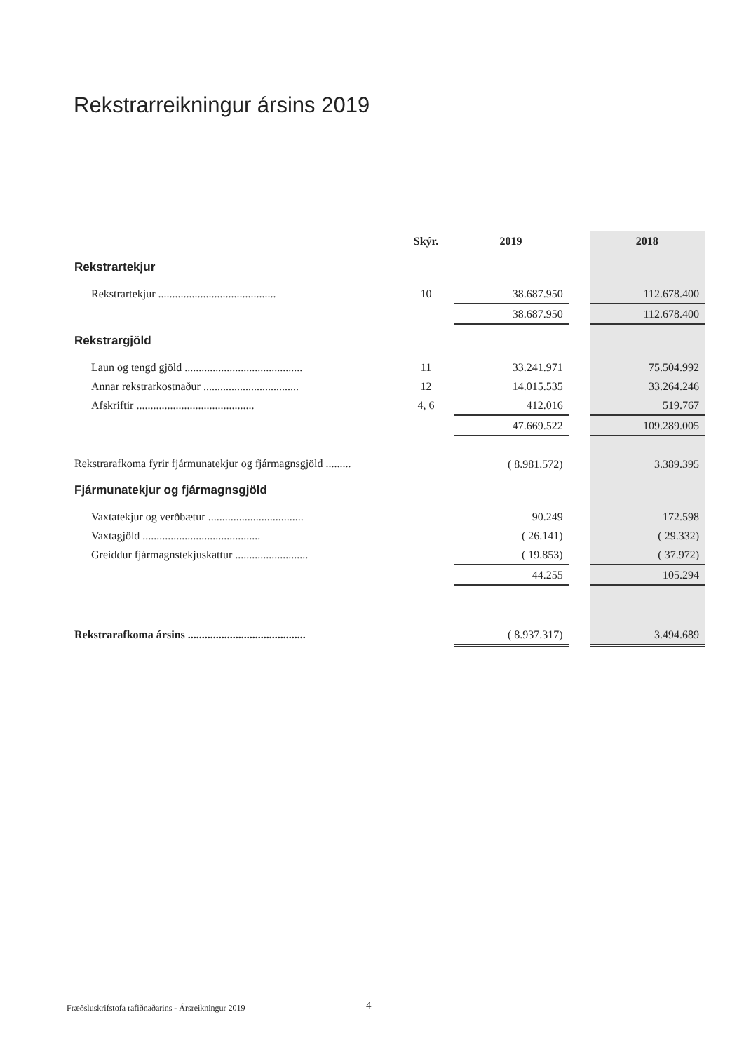Rekstrarreikningur ársins 2019
| | Skýr. | 2019 | | 2018 |
| --- | --- | --- | --- | --- |
| Rekstrartekjur | | | | |
| Rekstrartekjur .......................................... | 10 | 38.687.950 | | 112.678.400 |
| | | 38.687.950 | | 112.678.400 |
| Rekstrargjöld | | | | |
| Laun og tengd gjöld .......................................... | 11 | 33.241.971 | | 75.504.992 |
| Annar rekstrarkostnaður .................................. | 12 | 14.015.535 | | 33.264.246 |
| Afskriftir .......................................... | 4, 6 | 412.016 | | 519.767 |
| | | 47.669.522 | | 109.289.005 |
| Rekstrarafkoma fyrir fjármunatekjur og fjármagnsgjöld ......... | | ( 8.981.572) | | 3.389.395 |
| Fjármunatekjur og fjármagnsgjöld | | | | |
| Vaxtatekjur og verðbætur .................................. | | 90.249 | | 172.598 |
| Vaxtagjöld .......................................... | | ( 26.141) | | ( 29.332) |
| Greiddur fjármagnstekjuskattur .......................... | | ( 19.853) | | ( 37.972) |
| | | 44.255 | | 105.294 |
| Rekstrarafkoma ársins .......................................... | | ( 8.937.317) | | 3.494.689 |
Fræðsluskrifstofa rafiðnaðarins - Ársreikningur 2019
4